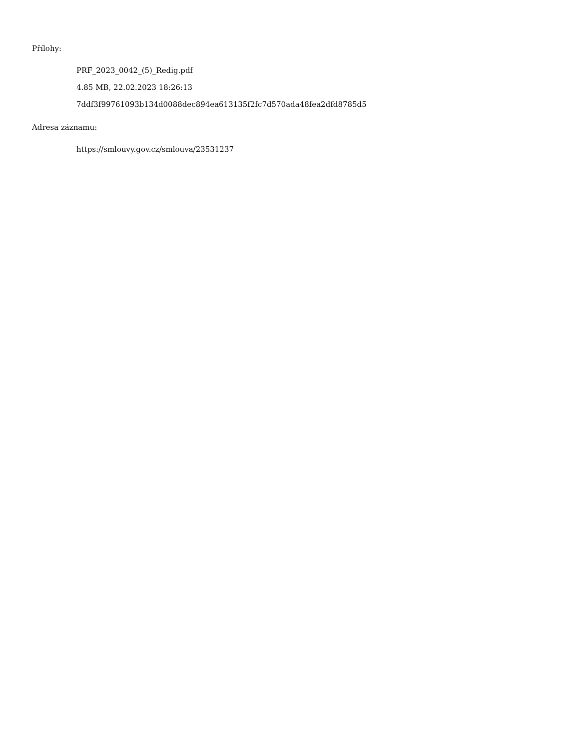Přílohy:
PRF_2023_0042_(5)_Redig.pdf
4.85 MB, 22.02.2023 18:26:13
7ddf3f99761093b134d0088dec894ea613135f2fc7d570ada48fea2dfd8785d5
Adresa záznamu:
https://smlouvy.gov.cz/smlouva/23531237